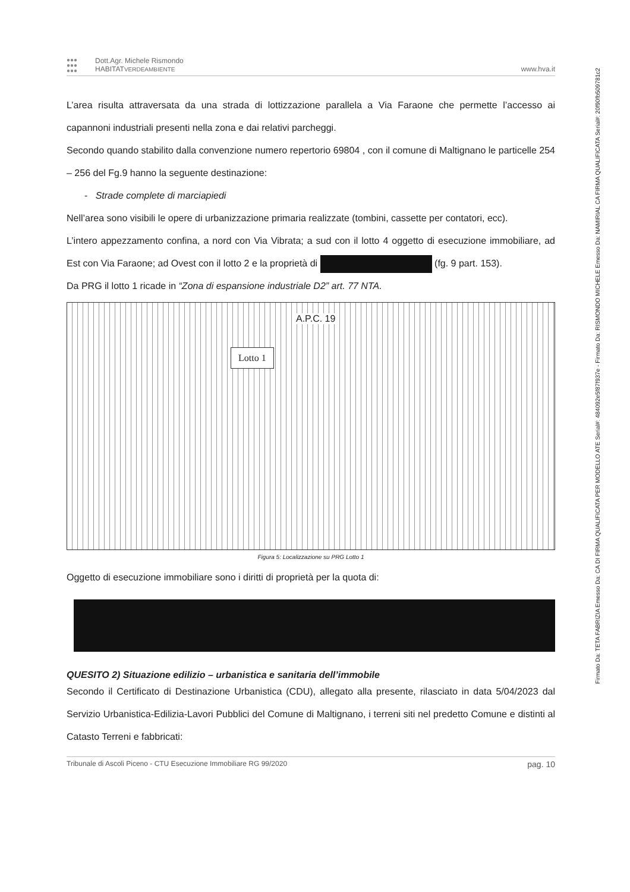●●●
●●●
●●●
Dott.Agr. Michele Rismondo
HABITATVERDEAMBIENTE
www.hva.it
L’area risulta attraversata da una strada di lottizzazione parallela a Via Faraone che permette l’accesso ai capannoni industriali presenti nella zona e dai relativi parcheggi.
Secondo quando stabilito dalla convenzione numero repertorio 69804 , con il comune di Maltignano le particelle 254 – 256 del Fg.9 hanno la seguente destinazione:
- Strade complete di marciapiedi
Nell’area sono visibili le opere di urbanizzazione primaria realizzate (tombini, cassette per contatori, ecc).
L’intero appezzamento confina, a nord con Via Vibrata; a sud con il lotto 4 oggetto di esecuzione immobiliare, ad Est con Via Faraone; ad Ovest con il lotto 2 e la proprietà di (fg. 9 part. 153).
Da PRG il lotto 1 ricade in “Zona di espansione industriale D2” art. 77 NTA.
Lotto 1
A.P.C. 19
Figura 5: Localizzazione su PRG Lotto 1
Oggetto di esecuzione immobiliare sono i diritti di proprietà per la quota di:
QUESITO 2) Situazione edilizio – urbanistica e sanitaria dell’immobile
Secondo il Certificato di Destinazione Urbanistica (CDU), allegato alla presente, rilasciato in data 5/04/2023 dal Servizio Urbanistica-Edilizia-Lavori Pubblici del Comune di Maltignano, i terreni siti nel predetto Comune e distinti al Catasto Terreni e fabbricati:
Tribunale di Ascoli Piceno - CTU Esecuzione Immobiliare RG 99/2020 pag. 10
Firmato Da: TETA FABRIZIA Emesso Da: CA DI FIRMA QUALIFICATA PER MODELLO ATE Serial#: 484092e5f87f937e - Firmato Da: RISMONDO MICHELE Emesso Da: NAMIRIAL CA FIRMA QUALIFICATA Serial#: 20f90fb509781c2